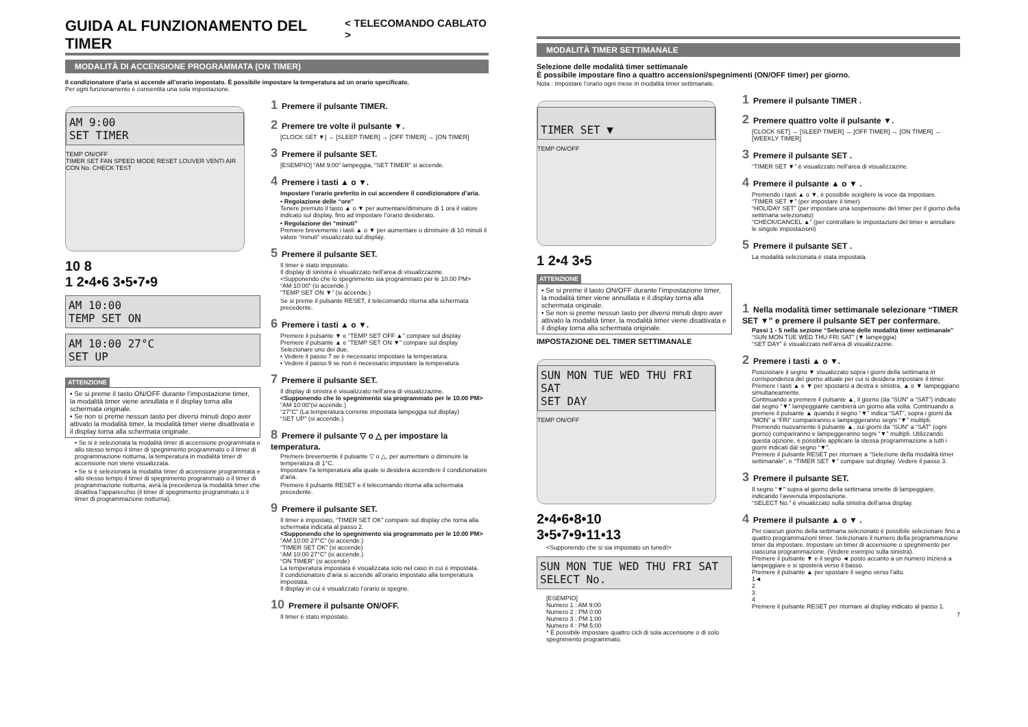GUIDA AL FUNZIONAMENTO DEL TIMER < TELECOMANDO CABLATO >
MODALITÀ DI ACCENSIONE PROGRAMMATA (ON TIMER)
Il condizionatore d’aria si accende all’orario impostato. È possibile impostare la temperatura ad un orario specificato.
Per ogni funzionamento è consentita una sola impostazione.
AM 9:00
SET TIMER
TEMP ON/OFF
TIMER SET FAN SPEED MODE RESET LOUVER VENTI AIR CON No. CHECK TEST
10 8
1 2•4•6 3•5•7•9
AM 10:00
TEMP SET ON
AM 10:00 27°C
SET UP
ATTENZIONE
• Se si preme il tasto ON/OFF durante l’impostazione timer, la modalità timer viene annullata e il display torna alla schermata originale.
• Se non si preme nessun tasto per diversi minuti dopo aver attivato la modalità timer, la modalità timer viene disattivata e il display torna alla schermata originale.
• Se si è selezionata la modalità timer di accensione programmata e allo stesso tempo il timer di spegnimento programmato o il timer di programmazione notturna, la temperatura in modalità timer di accensione non viene visualizzata.
• Se si è selezionata la modalità timer di accensione programmata e allo stesso tempo il timer di spegnimento programmato o il timer di programmazione notturna, avrà la precedenza la modalità timer che disattiva l’apparecchio (il timer di spegnimento programmato o il timer di programmazione notturna).
1 Premere il pulsante TIMER.
2 Premere tre volte il pulsante ▼.
[CLOCK SET ▼] → [SLEEP TIMER] → [OFF TIMER] → [ON TIMER]
3 Premere il pulsante SET.
[ESEMPIO] “AM 9:00” lampeggia, “SET TIMER” si accende.
4 Premere i tasti ▲ o ▼.
Impostare l’orario preferito in cui accendere il condizionatore d’aria.
• Regolazione delle “ore”
Tenere premuto il tasto ▲ o ▼ per aumentare/diminuire di 1 ora il valore indicato sul display, fino ad impostare l’orario desiderato.
• Regolazione dei “minuti”
Premere brevemente i tasti ▲ o ▼ per aumentare o diminuire di 10 minuti il valore “minuti” visualizzato sul display.
5 Premere il pulsante SET.
Il timer è stato impostato.
Il display di sinistra è visualizzato nell’area di visualizzazine.
<Supponendo che lo spegnimento sia programmato per le 10.00 PM>
“AM 10:00” (si accende.)
“TEMP SET ON ▼” (si accende.)
Se si preme il pulsante RESET, il telecomando ritorna alla schermata precedente.
6 Premere i tasti ▲ o ▼.
Premere il pulsante ▼ e “TEMP SET OFF ▲” compare sul display
Premere il pulsante ▲ e “TEMP SET ON ▼” compare sul display
Selezionare uno dei due.
• Vedere il passo 7 se è necessario impostare la temperatura.
• Vedere il passo 9 se non è necessario impostare la temperatura.
7 Premere il pulsante SET.
Il display di sinistra è visualizzato nell’area di visualizzazine.
<Supponendo che lo spegnimento sia programmato per le 10.00 PM>
“AM 10:00”(si accende.)
“27°C” (La temperatura corrente impostata lampeggia sul display)
“SET UP” (si accende.)
8 Premere il pulsante ▽ o △ per impostare la temperatura.
Premere brevemente il pulsante ▽ o △, per aumentare o diminuire la temperatura di 1°C.
Impostare l’a temperatura alla quale si desidera accendere il condizionatore d’aria.
Premere il pulsante RESET e il telecomando ritorna alla schermata precedente.
9 Premere il pulsante SET.
Il timer è impostato, “TIMER SET OK” compare sul display che torna alla schermata indicata al passo 2.
<Supponendo che lo spegnimento sia programmato per le 10.00 PM>
“AM 10:00 27°C” (si accende.)
“TIMER SET OK” (si accende)
“AM 10:00 27°C” (si accende.)
“ON TIMER” (si accende)
La temperatura impostata è visualizzata solo nel caso in cui è impostata.
Il condizionatore d’aria si accende all’orario impostato alla temperatura impostata.
Il display in cui è visualizzato l’orario si spegne.
10 Premere il pulsante ON/OFF.
Il timer è stato impostato.
MODALITÀ TIMER SETTIMANALE
Selezione delle modalità timer settimanale
È possibile impostare fino a quattro accensioni/spegnimenti (ON/OFF timer) per giorno.
Nota : Impostare l’orario ogni mese in modalità timer settimanale.
TIMER SET ▼
TEMP ON/OFF
1 2•4 3•5
ATTENZIONE
• Se si preme il tasto ON/OFF durante l’impostazione timer, la modalità timer viene annullata e il display torna alla schermata originale.
• Se non si preme nessun tasto per diversi minuti dopo aver attivato la modalità timer, la modalità timer viene disattivata e il display torna alla schermata originale.
IMPOSTAZIONE DEL TIMER SETTIMANALE
SUN MON TUE WED THU FRI SAT
SET DAY
TEMP ON/OFF
2•4•6•8•10
3•5•7•9•11•13
<Supponendo che si sia impostato un lunedì>
SUN MON TUE WED THU FRI SAT
SELECT No.
[ESEMPIO]
Numero 1 : AM 9:00
Numero 2 : PM 0:00
Numero 3 : PM 1:00
Numero 4 : PM 5:00
* È possibile impostare quattro cicli di sola accensione o di solo spegnimento programmato.
1 Premere il pulsante TIMER .
2 Premere quattro volte il pulsante ▼.
[CLOCK SET] → [SLEEP TIMER] → [OFF TIMER] → [ON TIMER] → [WEEKLY TIMER]
3 Premere il pulsante SET .
“TIMER SET ▼” è visualizzato nell’area di visualizzazine.
4 Premere il pulsante ▲ o ▼ .
Premendo i tasti ▲ o ▼, è possibile scegliere la voce da impostare.
“TIMER SET ▼” (per impostare il timer)
“HOLIDAY SET” (per impostare una sospensione del timer per il giorno della settimana selezionato)
“CHECK/CANCEL ▲” (per controllare le impostazioni del timer e annullare le singole impostazioni)
5 Premere il pulsante SET .
La modalità selezionata è stata impostata.
1 Nella modalità timer settimanale selezionare “TIMER SET ▼” e premere il pulsante SET per confermare.
Passi 1 - 5 nella sezione “Selezione delle modalità timer settimanale”
“SUN MON TUE WED THU FRI SAT” (▼ lampeggia)
“SET DAY” è visualizzato nell’area di visualizzazine.
2 Premere i tasti ▲ o ▼.
Posizionare il segno ▼ visualizzato sopra i giorni della settimana in corrispondenza del giorno attuale per cui si desidera impostare il timer. Premere i tasti ▲ e ▼ per spostarsi a destra e sinistra, ▲ e ▼ lampeggiano simultaneamente.
Continuando a premere il pulsante ▲, il giorno (da “SUN” a “SAT”) indicato dal segno “▼” lampeggiante cambierà un giorno alla volta. Continuando a premere il pulsante ▲ quando il segno “▼” indica “SAT”, sopra i giorni da “MON” a “FRI” compariranno e lampeggeranno segni “▼” multipli. Premendo nuovamente il pulsante ▲, sui giorni da “SUN” a “SAT” (ogni giorno) compariranno e lampeggeranno segni “▼” multipli. Utilizzando questa opzione, è possibile applicare la stessa programmazione a tutti i giorni indicati dal segno “▼”.
Premere il pulsante RESET per ritornare a “Selezione della modalità timer settimanale”, e “TIMER SET ▼” compare sul display. Vedere il passo 3.
3 Premere il pulsante SET.
Il segno “▼” sopra al giorno della settimana smette di lampeggiare, indicando l’avvenuta impostazione.
“SELECT No.” è visualizzato sulla sinistra dell’area display.
4 Premere il pulsante ▲ o ▼ .
Per ciascun giorno della settimana selezionato è possibile selezionare fino a quattro programmazioni timer. Selezionare il numero della programmazione timer da impostare. Impostare un timer di accensione o spegnimento per ciascuna programmazione. (Vedere esempio sulla sinistra).
Premere il pulsante ▼ e il segno ◄ posto accanto a un numero inizierà a lampeggiare e si sposterà verso il basso.
Premere il pulsante ▲ per spostare il segno verso l’alto.
1◄
2
3
4
Premere il pulsante RESET per ritornare al display indicato al passo 1.
7